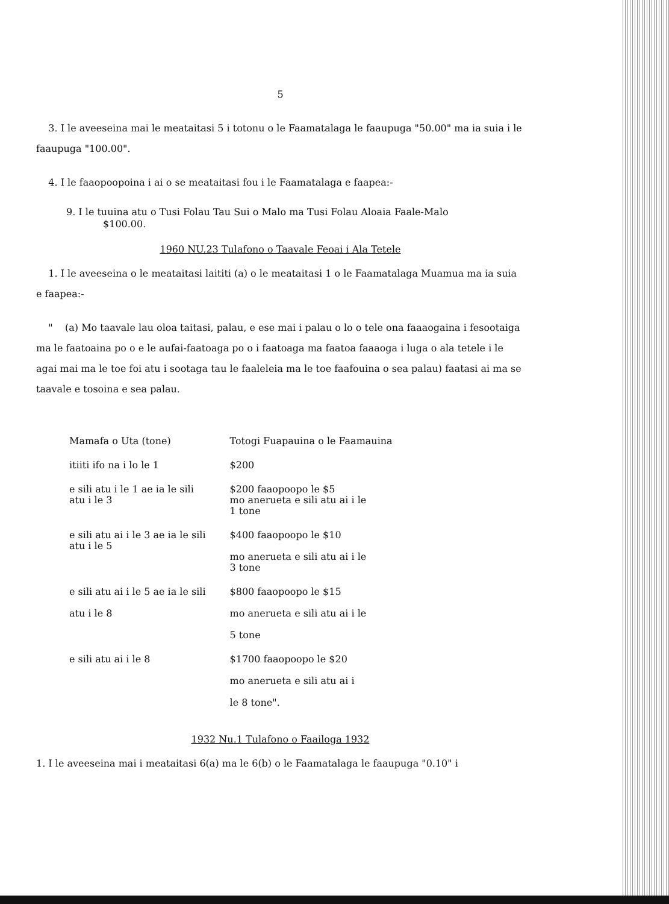5
3. I le aveeseina mai le meataitasi 5 i totonu o le Faamatalaga le faaupuga "50.00" ma ia suia i le faaupuga "100.00".
4. I le faaopoopoina i ai o se meataitasi fou i le Faamatalaga e faapea:-
9. I le tuuina atu o Tusi Folau Tau Sui o Malo ma Tusi Folau Aloaia Faale-Malo
$100.00.
1960 NU.23 Tulafono o Taavale Feoai i Ala Tetele
1. I le aveeseina o le meataitasi laititi (a) o le meataitasi 1 o le Faamatalaga Muamua ma ia suia e faapea:-
" (a) Mo taavale lau oloa taitasi, palau, e ese mai i palau o lo o tele ona faaaogaina i fesootaiga ma le faatoaina po o e le aufai-faatoaga po o i faatoaga ma faatoa faaaoga i luga o ala tetele i le agai mai ma le toe foi atu i sootaga tau le faaleleia ma le toe faafouina o sea palau) faatasi ai ma se taavale e tosoina e sea palau.
| Mamafa o Uta (tone) | Totogi Fuapauina o le Faamauina |
| --- | --- |
| itiiti ifo na i lo le 1 | $200 |
| e sili atu i le 1 ae ia le sili atu i le 3 | $200 faaopoopo le $5 mo anerueta e sili atu ai i le 1 tone |
| e sili atu ai i le 3 ae ia le sili atu i le 5 | $400 faaopoopo le $10 mo anerueta e sili atu ai i le 3 tone |
| e sili atu ai i le 5 ae ia le sili atu i le 8 | $800 faaopoopo le $15 mo anerueta e sili atu ai i le 5 tone |
| e sili atu ai i le 8 | $1700 faaopoopo le $20 mo anerueta e sili atu ai i le 8 tone". |
1932 Nu.1 Tulafono o Faailoga 1932
1. I le aveeseina mai i meataitasi 6(a) ma le 6(b) o le Faamatalaga le faaupuga "0.10" i